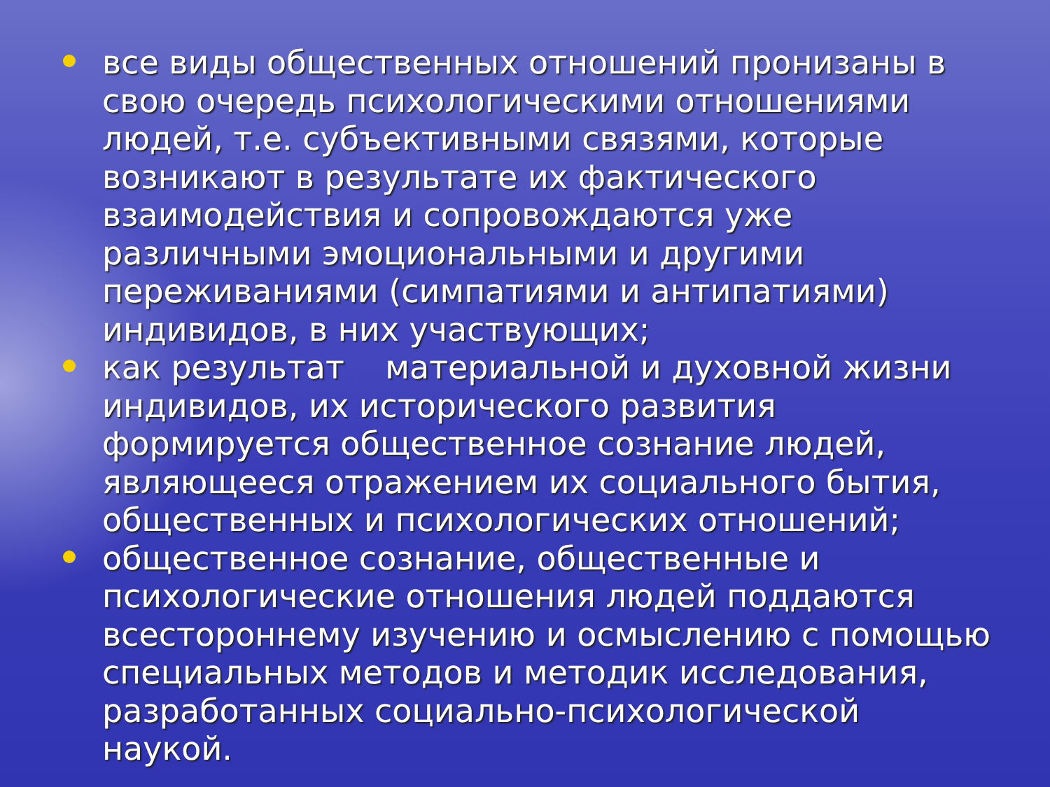все виды общественных отношений пронизаны в свою очередь психологическими отношениями людей, т.е. субъективными связями, которые возникают в результате их фактического взаимодействия и сопровождаются уже различными эмоциональными и другими переживаниями (симпатиями и антипатиями) индивидов, в них участвующих;
как результат материальной и духовной жизни индивидов, их исторического развития формируется общественное сознание людей, являющееся отражением их социального бытия, общественных и психологических отношений;
общественное сознание, общественные и психологические отношения людей поддаются всестороннему изучению и осмыслению с помощью специальных методов и методик исследования, разработанных социально-психологической наукой.